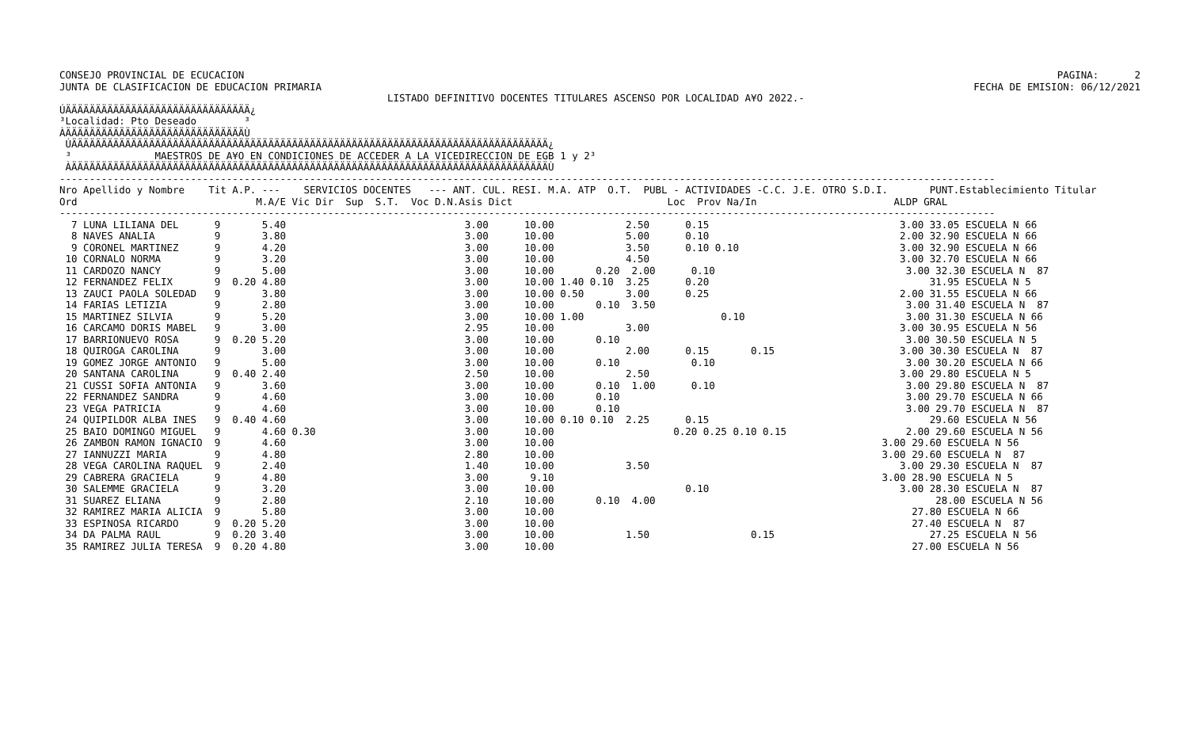PAGINA:      2
FECHA DE EMISION: 06/12/2021
CONSEJO PROVINCIAL DE ECUCACION
JUNTA DE CLASIFICACION DE EDUCACION PRIMARIA
                                                       LISTADO DEFINITIVO DOCENTES TITULARES ASCENSO POR LOCALIDAD A¥O 2022.-
ÚÄÄÄÄÄÄÄÄÄÄÄÄÄÄÄÄÄÄÄÄÄÄÄÄÄÄÄÄÄÄÄ¿
³Localidad: Pto Deseado        ³
ÀÄÄÄÄÄÄÄÄÄÄÄÄÄÄÄÄÄÄÄÄÄÄÄÄÄÄÄÄÄÄÙ
 ÚÄÄÄÄÄÄÄÄÄÄÄÄÄÄÄÄÄÄÄÄÄÄÄÄÄÄÄÄÄÄÄÄÄÄÄÄÄÄÄÄÄÄÄÄÄÄÄÄÄÄÄÄÄÄÄÄÄÄÄÄÄÄÄÄÄÄÄÄÄÄÄÄÄÄÄÄÄÄÄÄ¿
 ³              MAESTROS DE A¥O EN CONDICIONES DE ACCEDER A LA VICEDIRECCION DE EGB 1 y 2³
 ÀÄÄÄÄÄÄÄÄÄÄÄÄÄÄÄÄÄÄÄÄÄÄÄÄÄÄÄÄÄÄÄÄÄÄÄÄÄÄÄÄÄÄÄÄÄÄÄÄÄÄÄÄÄÄÄÄÄÄÄÄÄÄÄÄÄÄÄÄÄÄÄÄÄÄÄÄÄÄÄÄÙ
-------------------------------------------------------------------------------------------------------------------------------------------------------------
Nro Apellido y Nombre    Tit A.P. ---    SERVICIOS DOCENTES   --- ANT. CUL. RESI. M.A. ATP  O.T.  PUBL - ACTIVIDADES -C.C. J.E. OTRO S.D.I.       PUNT.Establecimiento Titular
Ord                              M.A/E Vic Dir  Sup  S.T.  Voc D.N.Asis Dict                          Loc  Prov Na/In                       ALDP GRAL
-------------------------------------------------------------------------------------------------------------------------------------------------------------
  7 LUNA LILIANA DEL      9       5.40                              3.00      10.00            2.50      0.15                                3.00 33.05 ESCUELA N 66
  8 NAVES ANALIA          9       3.80                              3.00      10.00            5.00      0.10                                2.00 32.90 ESCUELA N 66
  9 CORONEL MARTINEZ      9       4.20                              3.00      10.00            3.50      0.10 0.10                           3.00 32.90 ESCUELA N 66
 10 CORNALO NORMA         9       3.20                              3.00      10.00            4.50                                          3.00 32.70 ESCUELA N 66
 11 CARDOZO NANCY         9       5.00                              3.00      10.00       0.20  2.00      0.10                                3.00 32.30 ESCUELA N  87
 12 FERNANDEZ FELIX       9  0.20 4.80                              3.00      10.00 1.40 0.10  3.25      0.20                                     31.95 ESCUELA N 5
 13 ZAUCI PAOLA SOLEDAD   9       3.80                              3.00      10.00 0.50       3.00      0.25                                2.00 31.55 ESCUELA N 66
 14 FARIAS LETIZIA        9       2.80                              3.00      10.00       0.10  3.50                                          3.00 31.40 ESCUELA N  87
 15 MARTINEZ SILVIA       9       5.20                              3.00      10.00 1.00                       0.10                           3.00 31.30 ESCUELA N 66
 16 CARCAMO DORIS MABEL   9       3.00                              2.95      10.00            3.00                                          3.00 30.95 ESCUELA N 56
 17 BARRIONUEVO ROSA      9  0.20 5.20                              3.00      10.00       0.10                                                3.00 30.50 ESCUELA N 5
 18 QUIROGA CAROLINA      9       3.00                              3.00      10.00            2.00      0.15       0.15                     3.00 30.30 ESCUELA N  87
 19 GOMEZ JORGE ANTONIO   9       5.00                              3.00      10.00       0.10            0.10                                3.00 30.20 ESCUELA N 66
 20 SANTANA CAROLINA      9  0.40 2.40                              2.50      10.00            2.50                                          3.00 29.80 ESCUELA N 5
 21 CUSSI SOFIA ANTONIA   9       3.60                              3.00      10.00       0.10  1.00      0.10                                3.00 29.80 ESCUELA N  87
 22 FERNANDEZ SANDRA      9       4.60                              3.00      10.00       0.10                                                3.00 29.70 ESCUELA N 66
 23 VEGA PATRICIA         9       4.60                              3.00      10.00       0.10                                                3.00 29.70 ESCUELA N  87
 24 QUIPILDOR ALBA INES   9  0.40 4.60                              3.00      10.00 0.10 0.10  2.25      0.15                                     29.60 ESCUELA N 56
 25 BAIO DOMINGO MIGUEL   9       4.60 0.30                         3.00      10.00                    0.20 0.25 0.10 0.15                    2.00 29.60 ESCUELA N 56
 26 ZAMBON RAMON IGNACIO  9       4.60                              3.00      10.00                                                       3.00 29.60 ESCUELA N 56
 27 IANNUZZI MARIA        9       4.80                              2.80      10.00                                                       3.00 29.60 ESCUELA N  87
 28 VEGA CAROLINA RAQUEL  9       2.40                              1.40      10.00            3.50                                          3.00 29.30 ESCUELA N  87
 29 CABRERA GRACIELA      9       4.80                              3.00       9.10                                                       3.00 28.90 ESCUELA N 5
 30 SALEMME GRACIELA      9       3.20                              3.00      10.00                      0.10                                3.00 28.30 ESCUELA N  87
 31 SUAREZ ELIANA         9       2.80                              2.10      10.00       0.10  4.00                                               28.00 ESCUELA N 56
 32 RAMIREZ MARIA ALICIA  9       5.80                              3.00      10.00                                                            27.80 ESCUELA N 66
 33 ESPINOSA RICARDO      9  0.20 5.20                              3.00      10.00                                                            27.40 ESCUELA N  87
 34 DA PALMA RAUL         9  0.20 3.40                              3.00      10.00            1.50                 0.15                          27.25 ESCUELA N 56
 35 RAMIREZ JULIA TERESA  9  0.20 4.80                              3.00      10.00                                                            27.00 ESCUELA N 56